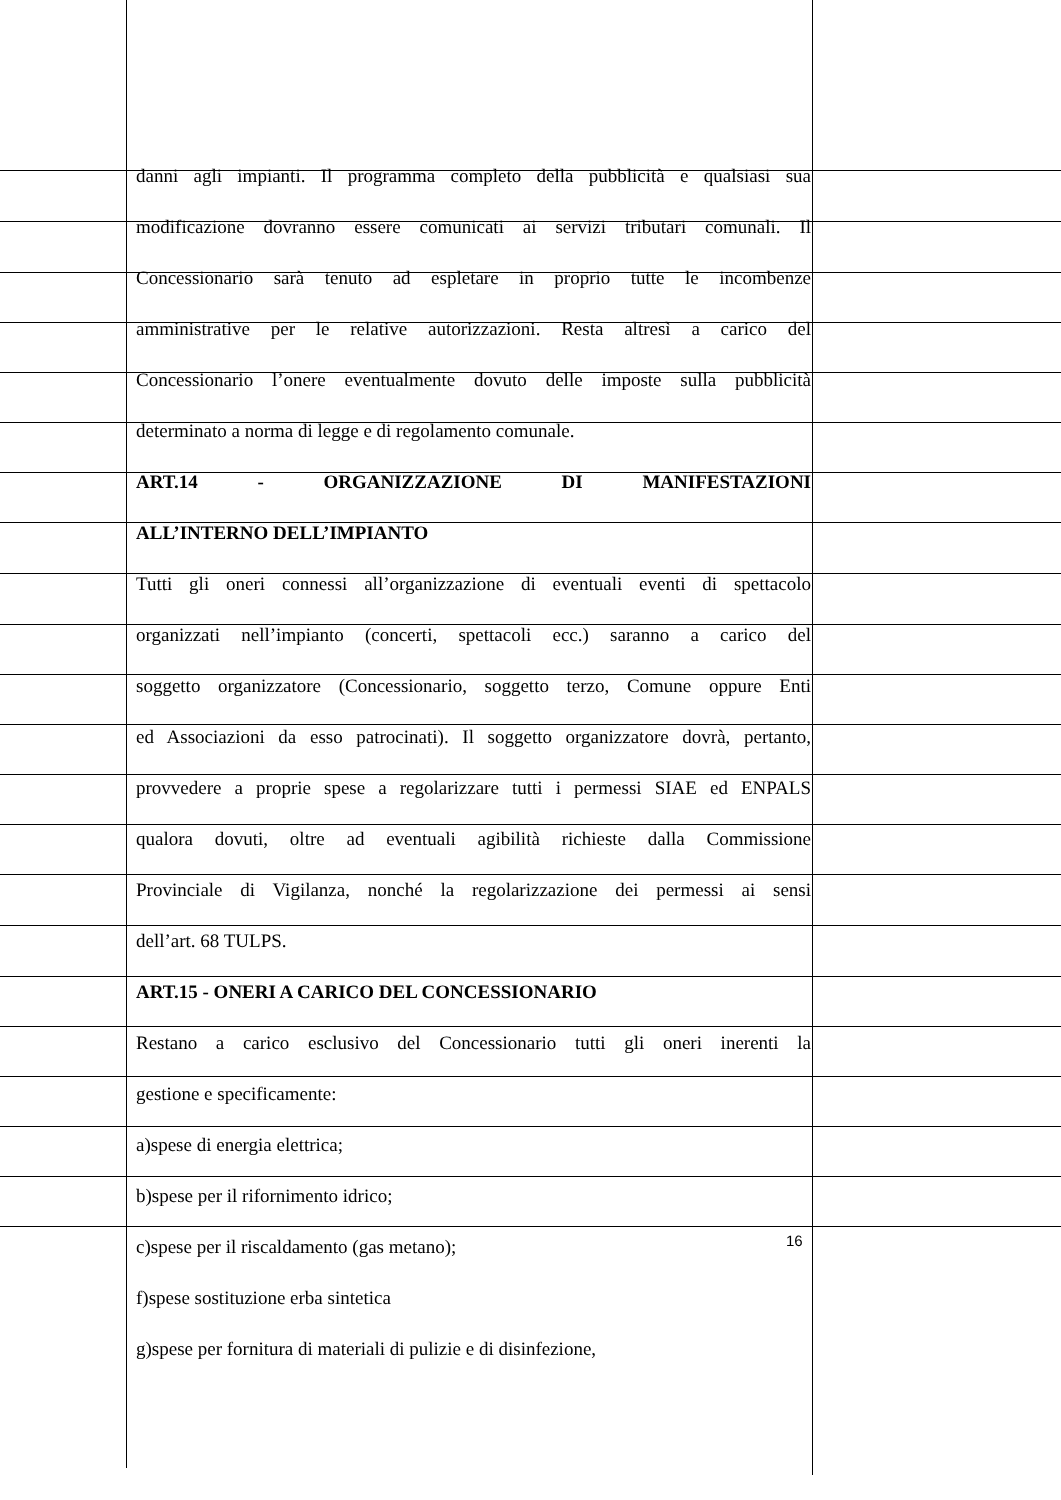danni agli impianti. Il programma completo della pubblicità e qualsiasi sua
modificazione dovranno essere comunicati ai servizi tributari comunali. Il
Concessionario sarà tenuto ad espletare in proprio tutte le incombenze
amministrative per le relative autorizzazioni. Resta altresì a carico del
Concessionario l’onere eventualmente dovuto delle imposte sulla pubblicità
determinato a norma di legge e di regolamento comunale.
ART.14 - ORGANIZZAZIONE DI MANIFESTAZIONI
ALL’INTERNO DELL’IMPIANTO
Tutti gli oneri connessi all’organizzazione di eventuali eventi di spettacolo
organizzati nell’impianto (concerti, spettacoli ecc.) saranno a carico del
soggetto organizzatore (Concessionario, soggetto terzo, Comune oppure Enti
ed Associazioni da esso patrocinati). Il soggetto organizzatore dovrà, pertanto,
provvedere a proprie spese a regolarizzare tutti i permessi SIAE ed ENPALS
qualora dovuti, oltre ad eventuali agibilità richieste dalla Commissione
Provinciale di Vigilanza, nonché la regolarizzazione dei permessi ai sensi
dell’art. 68 TULPS.
ART.15 - ONERI A CARICO DEL CONCESSIONARIO
Restano a carico esclusivo del Concessionario tutti gli oneri inerenti la
gestione e specificamente:
a)spese di energia elettrica;
b)spese per il rifornimento idrico;
c)spese per il riscaldamento (gas metano);
f)spese sostituzione erba sintetica
g)spese per fornitura di materiali di pulizie e di disinfezione,
16